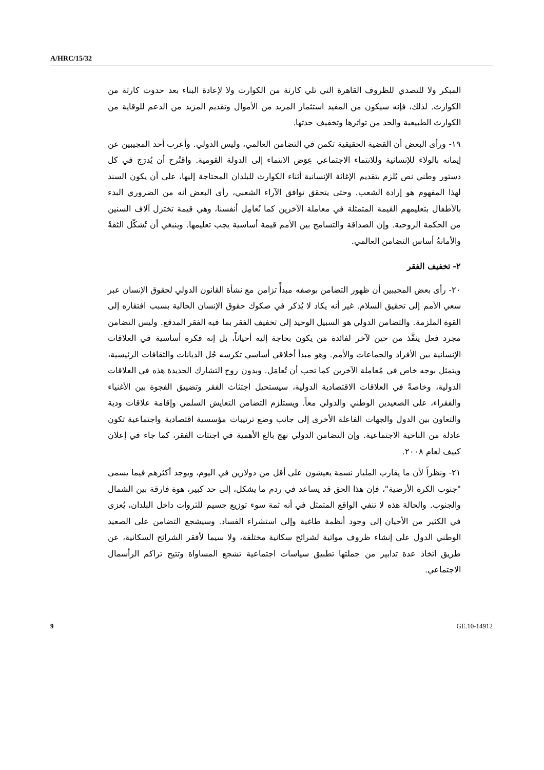A/HRC/15/32
المبكر ولا للتصدي للظروف القاهرة التي تلي كارثة من الكوارث ولا لإعادة البناء بعد حدوث كارثة من الكوارث. لذلك، فإنه سيكون من المفيد استثمار المزيد من الأموال وتقديم المزيد من الدعم للوقاية من الكوارث الطبيعية والحد من تواترها وتخفيف حدتها.
١٩- ورأى البعض أن القضية الحقيقية تكمن في التضامن العالمي، وليس الدولي. وأعرب أحد المجيبين عن إيمانه بالولاء للإنسانية وللانتماء الاجتماعي عِوَض الانتماء إلى الدولة القومية. واقتُرح أن يُدرَج في كل دستور وطني نص يُلزم بتقديم الإغاثة الإنسانية أثناء الكوارث للبلدان المحتاجة إليها، على أن يكون السند لهذا المفهوم هو إرادة الشعب. وحتى يتحقق توافق الآراء الشعبي، رأى البعض أنه من الضروري البدء بالأطفال بتعليمهم القيمة المتمثلة في معاملة الآخرين كما نُعامِل أنفسنا، وهي قيمة تختزل آلاف السنين من الحكمة الروحية. وإن الصداقة والتسامح بين الأمم قيمة أساسية يجب تعليمها. وينبغي أن تُشكّل الثقةُ والأمانةُ أساس التضامن العالمي.
٢- تخفيف الفقر
٢٠- رأى بعض المجيبين أن ظهور التضامن بوصفه مبدأً تزامن مع نشأة القانون الدولي لحقوق الإنسان عبر سعي الأمم إلى تحقيق السلام. غير أنه يكاد لا يُذكر في صكوك حقوق الإنسان الحالية بسبب افتقاره إلى القوة الملزمة. والتضامن الدولي هو السبيل الوحيد إلى تخفيف الفقر بما فيه الفقر المدقع. وليس التضامن مجرد فعل ينفَّذ من حين لآخر لفائدة مَن يكون بحاجة إليه أحياناً، بل إنه فكرة أساسية في العلاقات الإنسانية بين الأفراد والجماعات والأمم. وهو مبدأ أخلاقي أساسي تكرسه جُل الديانات والثقافات الرئيسية، ويتمثل بوجه خاص في مُعاملة الآخرين كما تحب أن تُعامَل. وبدون روح التشارك الجديدة هذه في العلاقات الدولية، وخاصةً في العلاقات الاقتصادية الدولية، سيستحيل اجتثاث الفقر وتضييق الفجوة بين الأغنياء والفقراء، على الصعيدين الوطني والدولي معاً. ويستلزم التضامن التعايش السلمي وإقامة علاقات ودية والتعاون بين الدول والجهات الفاعلة الأخرى إلى جانب وضع ترتيبات مؤسسية اقتصادية واجتماعية تكون عادلة من الناحية الاجتماعية. وإن التضامن الدولي نهج بالغ الأهمية في اجتثاث الفقر، كما جاء في إعلان كييف لعام ٢٠٠٨.
٢١- ونظراً لأن ما يقارب المليار نسمة يعيشون على أقل من دولارين في اليوم، ويوجد أكثرهم فيما يسمى "جنوب الكرة الأرضية"، فإن هذا الحق قد يساعد في ردم ما يشكل، إلى حد كبير، هوة فارقة بين الشمال والجنوب. والحالة هذه لا تنفي الواقع المتمثل في أنه ثمة سوء توزيع جسيم للثروات داخل البلدان، يُعزى في الكثير من الأحيان إلى وجود أنظمة طاغية وإلى استشراء الفساد. وسيشجع التضامن على الصعيد الوطني الدول على إنشاء ظروف مواتية لشرائح سكانية مختلفة، ولا سيما لأفقر الشرائح السكانية، عن طريق اتخاذ عدة تدابير من جملتها تطبيق سياسات اجتماعية تشجع المساواة وتتيح تراكم الرأسمال الاجتماعي.
9 GE.10-14912